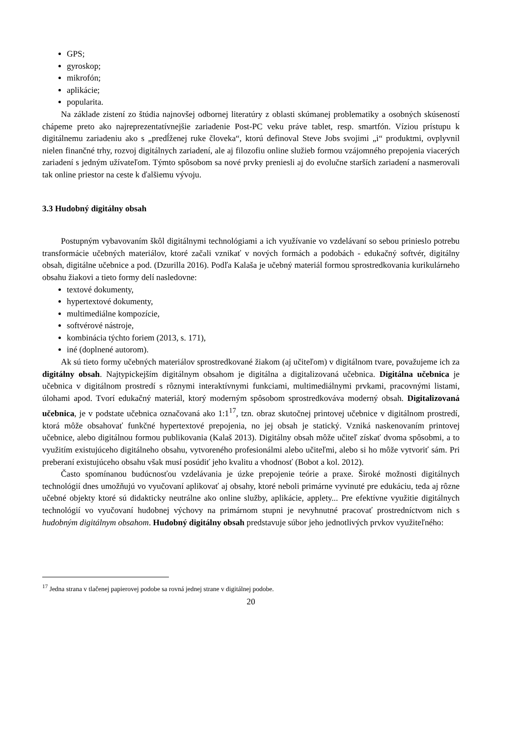GPS;
gyroskop;
mikrofón;
aplikácie;
popularita.
Na základe zistení zo štúdia najnovšej odbornej literatúry z oblasti skúmanej problematiky a osobných skúseností chápeme preto ako najreprezentatívnejšie zariadenie Post-PC veku práve tablet, resp. smartfón. Víziou prístupu k digitálnemu zariadeniu ako s „predĺženej ruke človeka“, ktorú definoval Steve Jobs svojimi „i“ produktmi, ovplyvnil nielen finančné trhy, rozvoj digitálnych zariadení, ale aj filozofiu online služieb formou vzájomného prepojenia viacerých zariadení s jedným užívateľom. Týmto spôsobom sa nové prvky preniesli aj do evolučne starších zariadení a nasmerovali tak online priestor na ceste k ďalšiemu vývoju.
3.3 Hudobný digitálny obsah
Postupným vybavovaním škôl digitálnymi technológiami a ich využívanie vo vzdelávaní so sebou prinieslo potrebu transformácie učebných materiálov, ktoré začali vznikať v nových formách a podobách - edukačný softvér, digitálny obsah, digitálne učebnice a pod. (Dzurilla 2016). Podľa Kalaša je učebný materiál formou sprostredkovania kurikulárneho obsahu žiakovi a tieto formy delí nasledovne:
textové dokumenty,
hypertextové dokumenty,
multimediálne kompozície,
softvérové nástroje,
kombinácia týchto foriem (2013, s. 171),
iné (doplnené autorom).
Ak sú tieto formy učebných materiálov sprostredkované žiakom (aj učiteľom) v digitálnom tvare, považujeme ich za digitálny obsah. Najtypickejším digitálnym obsahom je digitálna a digitalizovaná učebnica. Digitálna učebnica je učebnica v digitálnom prostredí s rôznymi interaktívnymi funkciami, multimediálnymi prvkami, pracovnými listami, úlohami apod. Tvorí edukačný materiál, ktorý moderným spôsobom sprostredkováva moderný obsah. Digitalizovaná učebnica, je v podstate učebnica označovaná ako 1:1<sup>17</sup>, tzn. obraz skutočnej printovej učebnice v digitálnom prostredí, ktorá môže obsahovať funkčné hypertextové prepojenia, no jej obsah je statický. Vzniká naskenovaním printovej učebnice, alebo digitálnou formou publikovania (Kalaš 2013). Digitálny obsah môže učiteľ získať dvoma spôsobmi, a to využitím existujúceho digitálneho obsahu, vytvoreného profesionálmi alebo učiteľmi, alebo si ho môže vytvoriť sám. Pri preberaní existujúceho obsahu však musí posúdiť jeho kvalitu a vhodnosť (Bobot a kol. 2012).
Často spomínanou budúcnosťou vzdelávania je úzke prepojenie teórie a praxe. Široké možnosti digitálnych technológií dnes umožňujú vo vyučovaní aplikovať aj obsahy, ktoré neboli primárne vyvinuté pre edukáciu, teda aj rôzne učebné objekty ktoré sú didakticky neutrálne ako online služby, aplikácie, applety... Pre efektívne využitie digitálnych technológií vo vyučovaní hudobnej výchovy na primárnom stupni je nevyhnutné pracovať prostredníctvom nich s hudobným digitálnym obsahom. Hudobný digitálny obsah predstavuje súbor jeho jednotlivých prvkov využiteľného:
<sup>17</sup> Jedna strana v tlačenej papierovej podobe sa rovná jednej strane v digitálnej podobe.
20